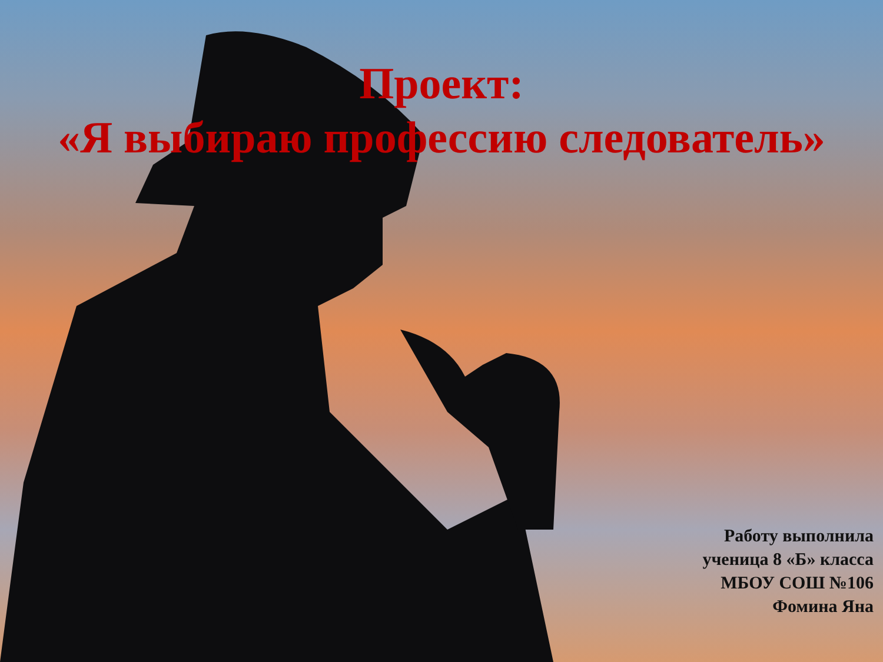Проект:
«Я выбираю профессию следователь»
Работу выполнила
ученица 8 «Б» класса
МБОУ СОШ №106
Фомина Яна